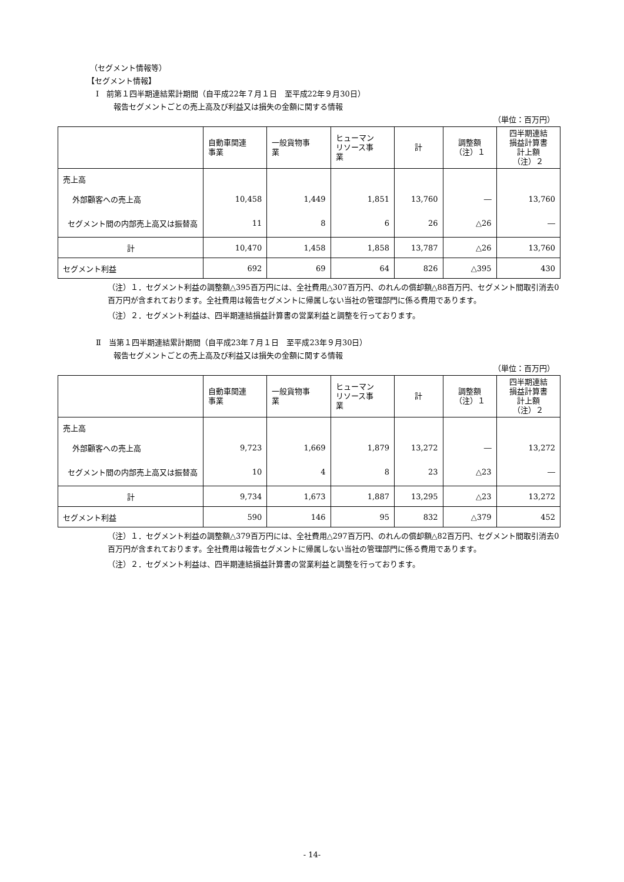（セグメント情報等）
【セグメント情報】
Ⅰ　前第１四半期連結累計期間（自平成22年７月１日　至平成22年９月30日）
報告セグメントごとの売上高及び利益又は損失の金額に関する情報
（単位：百万円）
| | 自動車関連 事業 | 一般貨物事 業 | ヒューマン リソース事 業 | 計 | 調整額 （注）１ | 四半期連結 損益計算書 計上額 （注）２ |
| --- | --- | --- | --- | --- | --- | --- |
| 売上高 | | | | | | |
| 外部顧客への売上高 | 10,458 | 1,449 | 1,851 | 13,760 | ― | 13,760 |
| セグメント間の内部売上高又は振替高 | 11 | 8 | 6 | 26 | △26 | ― |
| 計 | 10,470 | 1,458 | 1,858 | 13,787 | △26 | 13,760 |
| セグメント利益 | 692 | 69 | 64 | 826 | △395 | 430 |
（注）１．セグメント利益の調整額△395百万円には、全社費用△307百万円、のれんの償却額△88百万円、セグメント間取引消去0百万円が含まれております。全社費用は報告セグメントに帰属しない当社の管理部門に係る費用であります。
（注）２．セグメント利益は、四半期連結損益計算書の営業利益と調整を行っております。
Ⅱ　当第１四半期連結累計期間（自平成23年７月１日　至平成23年９月30日）
報告セグメントごとの売上高及び利益又は損失の金額に関する情報
（単位：百万円）
| | 自動車関連 事業 | 一般貨物事 業 | ヒューマン リソース事 業 | 計 | 調整額 （注）１ | 四半期連結 損益計算書 計上額 （注）２ |
| --- | --- | --- | --- | --- | --- | --- |
| 売上高 | | | | | | |
| 外部顧客への売上高 | 9,723 | 1,669 | 1,879 | 13,272 | ― | 13,272 |
| セグメント間の内部売上高又は振替高 | 10 | 4 | 8 | 23 | △23 | ― |
| 計 | 9,734 | 1,673 | 1,887 | 13,295 | △23 | 13,272 |
| セグメント利益 | 590 | 146 | 95 | 832 | △379 | 452 |
（注）１．セグメント利益の調整額△379百万円には、全社費用△297百万円、のれんの償却額△82百万円、セグメント間取引消去0百万円が含まれております。全社費用は報告セグメントに帰属しない当社の管理部門に係る費用であります。
（注）２．セグメント利益は、四半期連結損益計算書の営業利益と調整を行っております。
- 14-